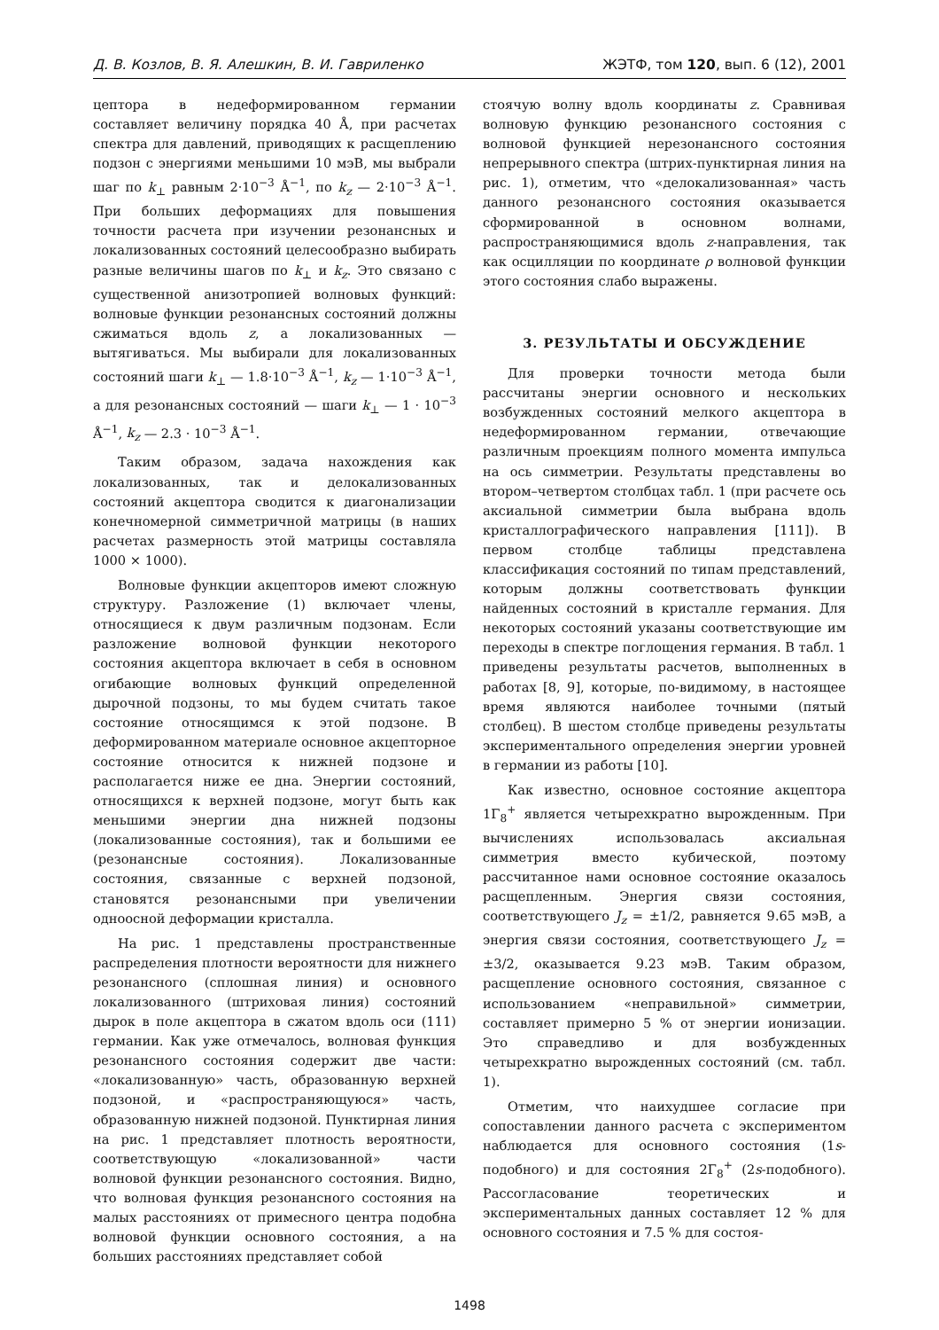Д. В. Козлов, В. Я. Алешкин, В. И. Гавриленко ЖЭТФ, том 120, вып. 6 (12), 2001
цептора в недеформированном германии составляет величину порядка 40 Å, при расчетах спектра для давлений, приводящих к расщеплению подзон с энергиями меньшими 10 мэВ, мы выбрали шаг по k<sub>⊥</sub> равным 2·10<sup>−3</sup> Å<sup>−1</sup>, по k<sub>z</sub> — 2·10<sup>−3</sup> Å<sup>−1</sup>. При больших деформациях для повышения точности расчета при изучении резонансных и локализованных состояний целесообразно выбирать разные величины шагов по k<sub>⊥</sub> и k<sub>z</sub>. Это связано с существенной анизотропией волновых функций: волновые функции резонансных состояний должны сжиматься вдоль z, а локализованных — вытягиваться. Мы выбирали для локализованных состояний шаги k<sub>⊥</sub> — 1.8·10<sup>−3</sup> Å<sup>−1</sup>, k<sub>z</sub> — 1·10<sup>−3</sup> Å<sup>−1</sup>, а для резонансных состояний — шаги k<sub>⊥</sub> — 1 · 10<sup>−3</sup> Å<sup>−1</sup>, k<sub>z</sub> — 2.3 · 10<sup>−3</sup> Å<sup>−1</sup>.
Таким образом, задача нахождения как локализованных, так и делокализованных состояний акцептора сводится к диагонализации конечномерной симметричной матрицы (в наших расчетах размерность этой матрицы составляла 1000 × 1000).
Волновые функции акцепторов имеют сложную структуру. Разложение (1) включает члены, относящиеся к двум различным подзонам. Если разложение волновой функции некоторого состояния акцептора включает в себя в основном огибающие волновых функций определенной дырочной подзоны, то мы будем считать такое состояние относящимся к этой подзоне. В деформированном материале основное акцепторное состояние относится к нижней подзоне и располагается ниже ее дна. Энергии состояний, относящихся к верхней подзоне, могут быть как меньшими энергии дна нижней подзоны (локализованные состояния), так и большими ее (резонансные состояния). Локализованные состояния, связанные с верхней подзоной, становятся резонансными при увеличении одноосной деформации кристалла.
На рис. 1 представлены пространственные распределения плотности вероятности для нижнего резонансного (сплошная линия) и основного локализованного (штриховая линия) состояний дырок в поле акцептора в сжатом вдоль оси (111) германии. Как уже отмечалось, волновая функция резонансного состояния содержит две части: «локализованную» часть, образованную верхней подзоной, и «распространяющуюся» часть, образованную нижней подзоной. Пунктирная линия на рис. 1 представляет плотность вероятности, соответствующую «локализованной» части волновой функции резонансного состояния. Видно, что волновая функция резонансного состояния на малых расстояниях от примесного центра подобна волновой функции основного состояния, а на больших расстояниях представляет собой
стоячую волну вдоль координаты z. Сравнивая волновую функцию резонансного состояния с волновой функцией нерезонансного состояния непрерывного спектра (штрих-пунктирная линия на рис. 1), отметим, что «делокализованная» часть данного резонансного состояния оказывается сформированной в основном волнами, распространяющимися вдоль z-направления, так как осцилляции по координате ρ волновой функции этого состояния слабо выражены.
3. РЕЗУЛЬТАТЫ И ОБСУЖДЕНИЕ
Для проверки точности метода были рассчитаны энергии основного и нескольких возбужденных состояний мелкого акцептора в недеформированном германии, отвечающие различным проекциям полного момента импульса на ось симметрии. Результаты представлены во втором–четвертом столбцах табл. 1 (при расчете ось аксиальной симметрии была выбрана вдоль кристаллографического направления [111]). В первом столбце таблицы представлена классификация состояний по типам представлений, которым должны соответствовать функции найденных состояний в кристалле германия. Для некоторых состояний указаны соответствующие им переходы в спектре поглощения германия. В табл. 1 приведены результаты расчетов, выполненных в работах [8, 9], которые, по-видимому, в настоящее время являются наиболее точными (пятый столбец). В шестом столбце приведены результаты экспериментального определения энергии уровней в германии из работы [10].
Как известно, основное состояние акцептора 1Γ<sub>8</sub><sup>+</sup> является четырехкратно вырожденным. При вычислениях использовалась аксиальная симметрия вместо кубической, поэтому рассчитанное нами основное состояние оказалось расщепленным. Энергия связи состояния, соответствующего J<sub>z</sub> = ±1/2, равняется 9.65 мэВ, а энергия связи состояния, соответствующего J<sub>z</sub> = ±3/2, оказывается 9.23 мэВ. Таким образом, расщепление основного состояния, связанное с использованием «неправильной» симметрии, составляет примерно 5 % от энергии ионизации. Это справедливо и для возбужденных четырехкратно вырожденных состояний (см. табл. 1).
Отметим, что наихудшее согласие при сопоставлении данного расчета с экспериментом наблюдается для основного состояния (1s-подобного) и для состояния 2Γ<sub>8</sub><sup>+</sup> (2s-подобного). Рассогласование теоретических и экспериментальных данных составляет 12 % для основного состояния и 7.5 % для состоя-
1498